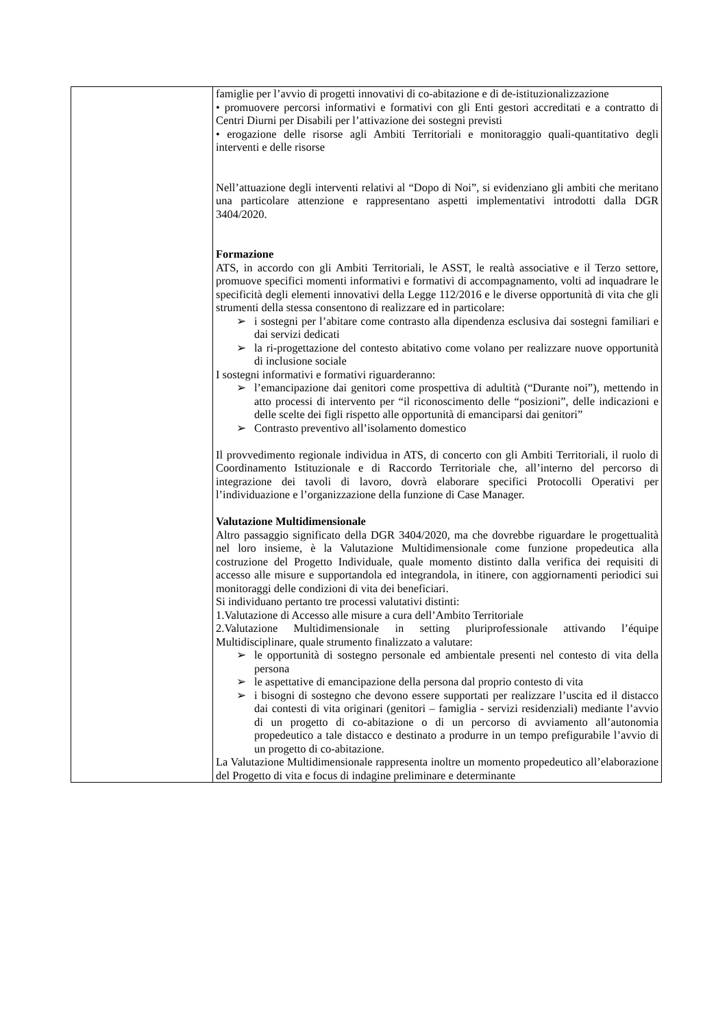| | famiglie per l’avvio di progetti innovativi di co-abitazione e di de-istituzionalizzazione • promuovere percorsi informativi e formativi con gli Enti gestori accreditati e a contratto di Centri Diurni per Disabili per l’attivazione dei sostegni previsti • erogazione delle risorse agli Ambiti Territoriali e monitoraggio quali-quantitativo degli interventi e delle risorse Nell’attuazione degli interventi relativi al “Dopo di Noi”, si evidenziano gli ambiti che meritano una particolare attenzione e rappresentano aspetti implementativi introdotti dalla DGR 3404/2020. Formazione ATS, in accordo con gli Ambiti Territoriali, le ASST, le realtà associative e il Terzo settore, promuove specifici momenti informativi e formativi di accompagnamento, volti ad inquadrare le specificità degli elementi innovativi della Legge 112/2016 e le diverse opportunità di vita che gli strumenti della stessa consentono di realizzare ed in particolare: ➢ i sostegni per l’abitare come contrasto alla dipendenza esclusiva dai sostegni familiari e dai servizi dedicati ➢ la ri-progettazione del contesto abitativo come volano per realizzare nuove opportunità di inclusione sociale I sostegni informativi e formativi riguarderanno: ➢ l’emancipazione dai genitori come prospettiva di adultità (“Durante noi”), mettendo in atto processi di intervento per “il riconoscimento delle “posizioni”, delle indicazioni e delle scelte dei figli rispetto alle opportunità di emanciparsi dai genitori” ➢ Contrasto preventivo all’isolamento domestico Il provvedimento regionale individua in ATS, di concerto con gli Ambiti Territoriali, il ruolo di Coordinamento Istituzionale e di Raccordo Territoriale che, all’interno del percorso di integrazione dei tavoli di lavoro, dovrà elaborare specifici Protocolli Operativi per l’individuazione e l’organizzazione della funzione di Case Manager. Valutazione Multidimensionale Altro passaggio significato della DGR 3404/2020, ma che dovrebbe riguardare le progettualità nel loro insieme, è la Valutazione Multidimensionale come funzione propedeutica alla costruzione del Progetto Individuale, quale momento distinto dalla verifica dei requisiti di accesso alle misure e supportandola ed integrandola, in itinere, con aggiornamenti periodici sui monitoraggi delle condizioni di vita dei beneficiari. Si individuano pertanto tre processi valutativi distinti: 1.Valutazione di Accesso alle misure a cura dell’Ambito Territoriale 2.Valutazione Multidimensionale in setting pluriprofessionale attivando l’équipe Multidisciplinare, quale strumento finalizzato a valutare: ➢ le opportunità di sostegno personale ed ambientale presenti nel contesto di vita della persona ➢ le aspettative di emancipazione della persona dal proprio contesto di vita ➢ i bisogni di sostegno che devono essere supportati per realizzare l’uscita ed il distacco dai contesti di vita originari (genitori – famiglia - servizi residenziali) mediante l’avvio di un progetto di co-abitazione o di un percorso di avviamento all’autonomia propedeutico a tale distacco e destinato a produrre in un tempo prefigurabile l’avvio di un progetto di co-abitazione. La Valutazione Multidimensionale rappresenta inoltre un momento propedeutico all’elaborazione del Progetto di vita e focus di indagine preliminare e determinante |